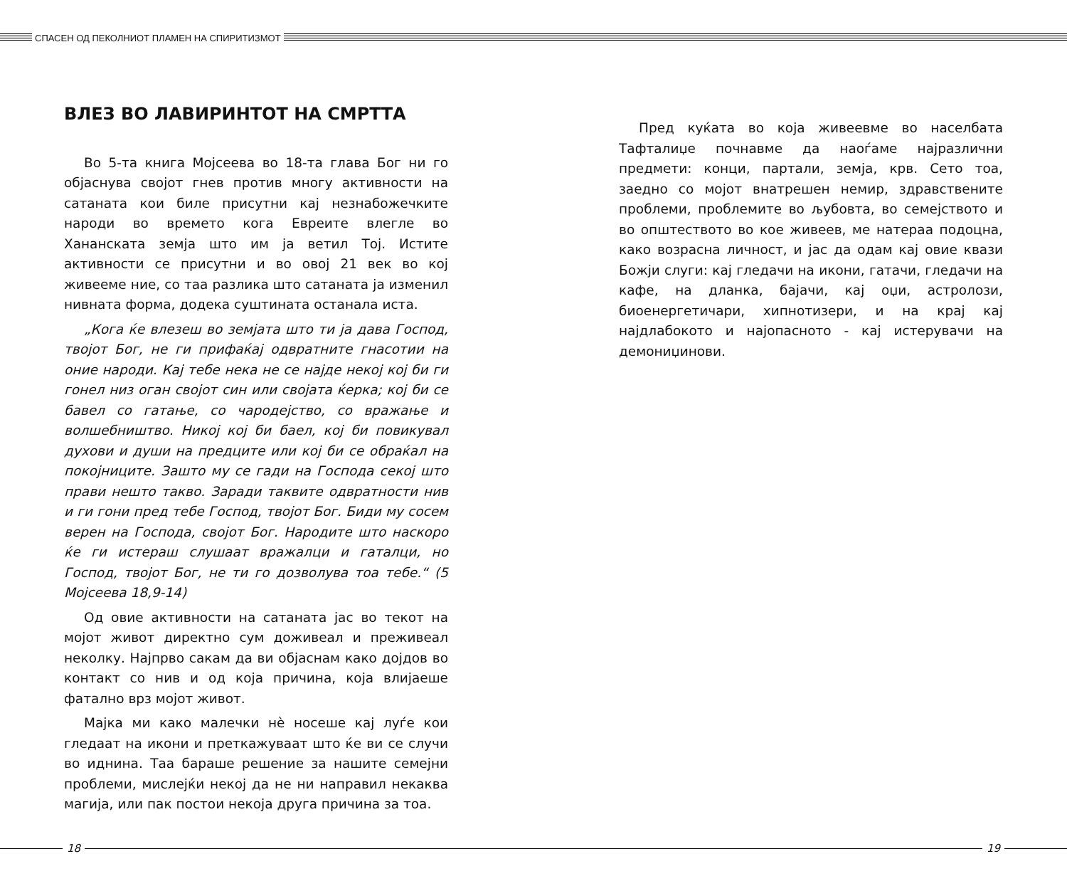СПАСЕН ОД ПЕКОЛНИОТ ПЛАМЕН НА СПИРИТИЗМОТ
ВЛЕЗ ВО ЛАВИРИНТОТ НА СМРТТА
Во 5-та книга Мојсеева во 18-та глава Бог ни го објаснува својот гнев против многу активности на сатаната кои биле присутни кај незнабожечките народи во времето кога Евреите влегле во Хананската земја што им ја ветил Тој. Истите активности се присутни и во овој 21 век во кој живееме ние, со таа разлика што сатаната ја изменил нивната форма, додека суштината останала иста.
„Кога ќе влезеш во земјата што ти ја дава Господ, твојот Бог, не ги прифаќај одвратните гнасотии на оние народи. Кај тебе нека не се најде некој кој би ги гонел низ оган својот син или својата ќерка; кој би се бавел со гатање, со чародејство, со вражање и волшебништво. Никој кој би баел, кој би повикувал духови и души на предците или кој би се обраќал на покојниците. Зашто му се гади на Господа секој што прави нешто такво. Заради таквите одвратности нив и ги гони пред тебе Господ, твојот Бог. Биди му сосем верен на Господа, својот Бог. Народите што наскоро ќе ги истераш слушаат вражалци и гаталци, но Господ, твојот Бог, не ти го дозволува тоа тебе.“ (5 Мојсеева 18,9-14)
Од овие активности на сатаната јас во текот на мојот живот директно сум доживеал и преживеал неколку. Најпрво сакам да ви објаснам како дојдов во контакт со нив и од која причина, која влијаеше фатално врз мојот живот.
Мајка ми како малечки нè носеше кај луѓе кои гледаат на икони и преткажуваат што ќе ви се случи во иднина. Таа бараше решение за нашите семејни проблеми, мислејќи некој да не ни направил некаква магија, или пак постои некоја друга причина за тоа.
Пред куќата во која живеевме во населбата Тафталиџе почнавме да наоѓаме најразлични предмети: конци, партали, земја, крв. Сето тоа, заедно со мојот внатрешен немир, здравствените проблеми, проблемите во љубовта, во семејството и во општеството во кое живеев, ме натераа подоцна, како возрасна личност, и јас да одам кај овие квази Божји слуги: кај гледачи на икони, гатачи, гледачи на кафе, на дланка, бајачи, кај оџи, астролози, биоенергетичари, хипнотизери, и на крај кај најдлабокото и најопасното - кај истерувачи на демониџинови.
18 19